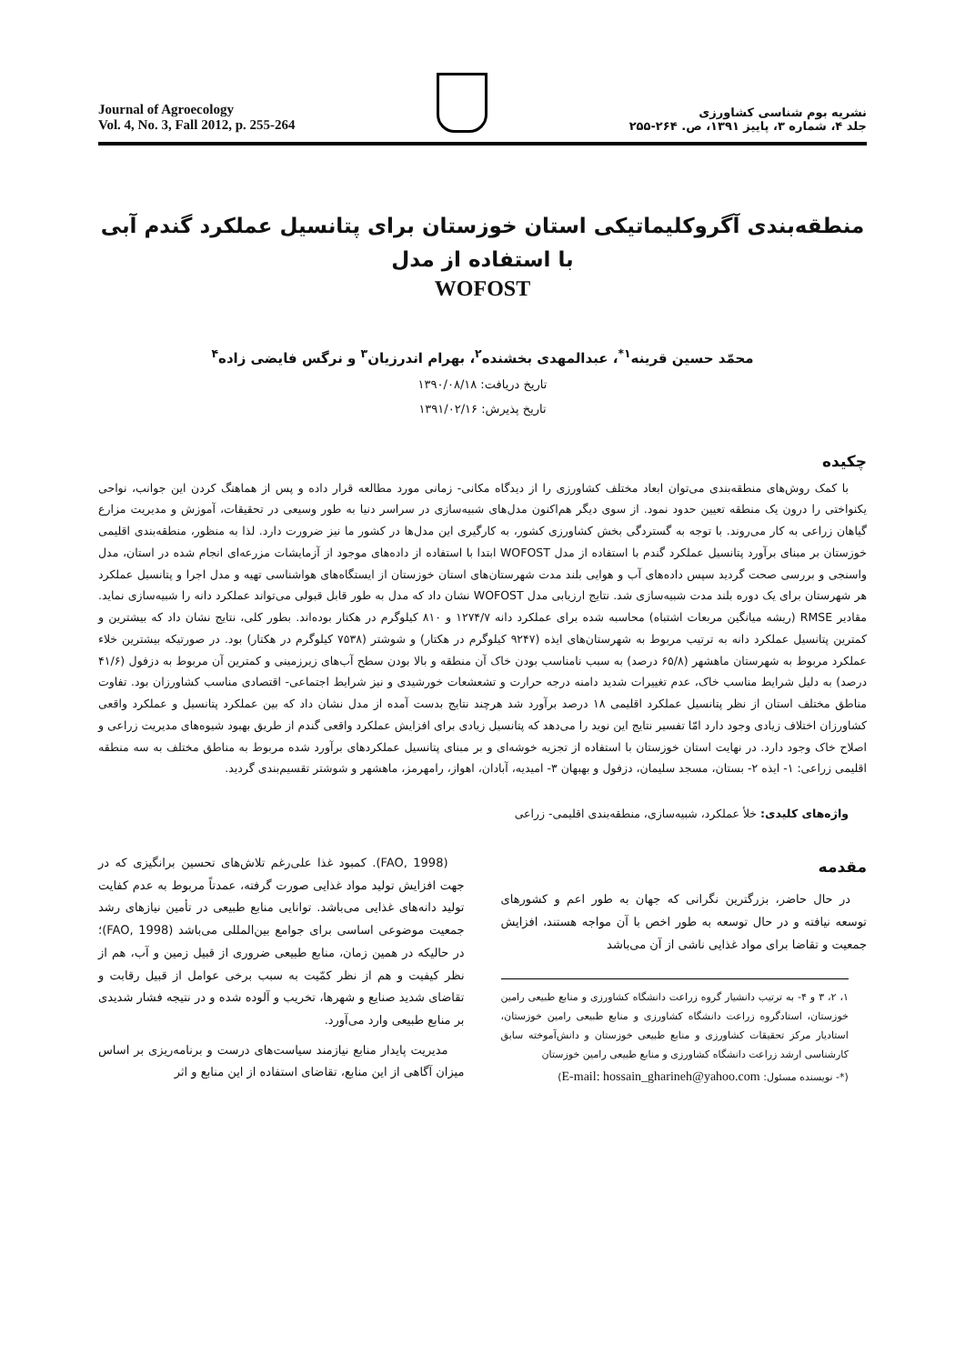Journal of Agroecology
Vol. 4, No. 3, Fall 2012, p. 255-264
نشریه بوم شناسی کشاورزی
جلد ۴، شماره ۳، پاییز ۱۳۹۱، ص. ۲۶۴-۲۵۵
منطقه‌بندی آگروکلیماتیکی استان خوزستان برای پتانسیل عملکرد گندم آبی با استفاده از مدل
WOFOST
محمّد حسین قرینه<sup>۱*</sup>، عبدالمهدی بخشنده<sup>۲</sup>، بهرام اندرزیان<sup>۳</sup> و نرگس فایضی زاده<sup>۴</sup>
تاریخ دریافت: ۱۳۹۰/۰۸/۱۸
تاریخ پذیرش: ۱۳۹۱/۰۲/۱۶
چکیده
با کمک روش‌های منطقه‌بندی می‌توان ابعاد مختلف کشاورزی را از دیدگاه مکانی- زمانی مورد مطالعه قرار داده و پس از هماهنگ کردن این جوانب، نواحی یکنواختی را درون یک منطقه تعیین حدود نمود. از سوی دیگر هم‌اکنون مدل‌های شبیه‌سازی در سراسر دنیا به طور وسیعی در تحقیقات، آموزش و مدیریت مزارع گیاهان زراعی به کار می‌روند. با توجه به گستردگی بخش کشاورزی کشور، به کارگیری این مدل‌ها در کشور ما نیز ضرورت دارد. لذا به منظور، منطقه‌بندی اقلیمی خوزستان بر مبنای برآورد پتانسیل عملکرد گندم با استفاده از مدل WOFOST ابتدا با استفاده از داده‌های موجود از آزمایشات مزرعه‌ای انجام شده در استان، مدل واسنجی و بررسی صحت گردید سپس داده‌های آب و هوایی بلند مدت شهرستان‌های استان خوزستان از ایستگاه‌های هواشناسی تهیه و مدل اجرا و پتانسیل عملکرد هر شهرستان برای یک دوره بلند مدت شبیه‌سازی شد. نتایج ارزیابی مدل WOFOST نشان داد که مدل به طور قابل قبولی می‌تواند عملکرد دانه را شبیه‌سازی نماید. مقادیر RMSE (ریشه میانگین مربعات اشتباه) محاسبه شده برای عملکرد دانه ۱۲۷۴/۷ و ۸۱۰ کیلوگرم در هکتار بوده‌اند. بطور کلی، نتایج نشان داد که بیشترین و کمترین پتانسیل عملکرد دانه به ترتیب مربوط به شهرستان‌های ایذه (۹۲۴۷ کیلوگرم در هکتار) و شوشتر (۷۵۳۸ کیلوگرم در هکتار) بود. در صورتیکه بیشترین خلاء عملکرد مربوط به شهرستان ماهشهر (۶۵/۸ درصد) به سبب نامناسب بودن خاک آن منطقه و بالا بودن سطح آب‌های زیرزمینی و کمترین آن مربوط به دزفول (۴۱/۶ درصد) به دلیل شرایط مناسب خاک، عدم تغییرات شدید دامنه درجه حرارت و تشعشعات خورشیدی و نیز شرایط اجتماعی- اقتصادی مناسب کشاورزان بود. تفاوت مناطق مختلف استان از نظر پتانسیل عملکرد اقلیمی ۱۸ درصد برآورد شد هرچند نتایج بدست آمده از مدل نشان داد که بین عملکرد پتانسیل و عملکرد واقعی کشاورزان اختلاف زیادی وجود دارد امّا تفسیر نتایج این نوید را می‌دهد که پتانسیل زیادی برای افزایش عملکرد واقعی گندم از طریق بهبود شیوه‌های مدیریت زراعی و اصلاح خاک وجود دارد. در نهایت استان خوزستان با استفاده از تجزیه خوشه‌ای و بر مبنای پتانسیل عملکردهای برآورد شده مربوط به مناطق مختلف به سه منطقه اقلیمی زراعی: ۱- ایذه ۲- بستان، مسجد سلیمان، دزفول و بهبهان ۳- امیدیه، آبادان، اهواز، رامهرمز، ماهشهر و شوشتر تقسیم‌بندی گردید.
واژه‌های کلیدی: خلأ عملکرد، شبیه‌سازی، منطقه‌بندی اقلیمی- زراعی
مقدمه
در حال حاضر، بزرگترین نگرانی که جهان به طور اعم و کشورهای توسعه نیافته و در حال توسعه به طور اخص با آن مواجه هستند، افزایش جمعیت و تقاضا برای مواد غذایی ناشی از آن می‌باشد
۱، ۲، ۳ و ۴- به ترتیب دانشیار گروه زراعت دانشگاه کشاورزی و منابع طبیعی رامین خوزستان، استادگروه زراعت دانشگاه کشاورزی و منابع طبیعی رامین خوزستان، استادیار مرکز تحقیقات کشاورزی و منابع طبیعی خوزستان و دانش‌آموخته سابق کارشناسی ارشد زراعت دانشگاه کشاورزی و منابع طبیعی رامین خوزستان
(*- نویسنده مسئول: E-mail: hossain_gharineh@yahoo.com)
(FAO, 1998). کمبود غذا علی‌رغم تلاش‌های تحسین برانگیزی که در جهت افزایش تولید مواد غذایی صورت گرفته، عمدتاً مربوط به عدم کفایت تولید دانه‌های غذایی می‌باشد. توانایی منابع طبیعی در تأمین نیازهای رشد جمعیت موضوعی اساسی برای جوامع بین‌المللی می‌باشد (FAO, 1998)؛ در حالیکه در همین زمان، منابع طبیعی ضروری از قبیل زمین و آب، هم از نظر کیفیت و هم از نظر کمّیت به سبب برخی عوامل از قبیل رقابت و تقاضای شدید صنایع و شهرها، تخریب و آلوده شده و در نتیجه فشار شدیدی بر منابع طبیعی وارد می‌آورد.
مدیریت پایدار منابع نیازمند سیاست‌های درست و برنامه‌ریزی بر اساس میزان آگاهی از این منابع، تقاضای استفاده از این منابع و اثر